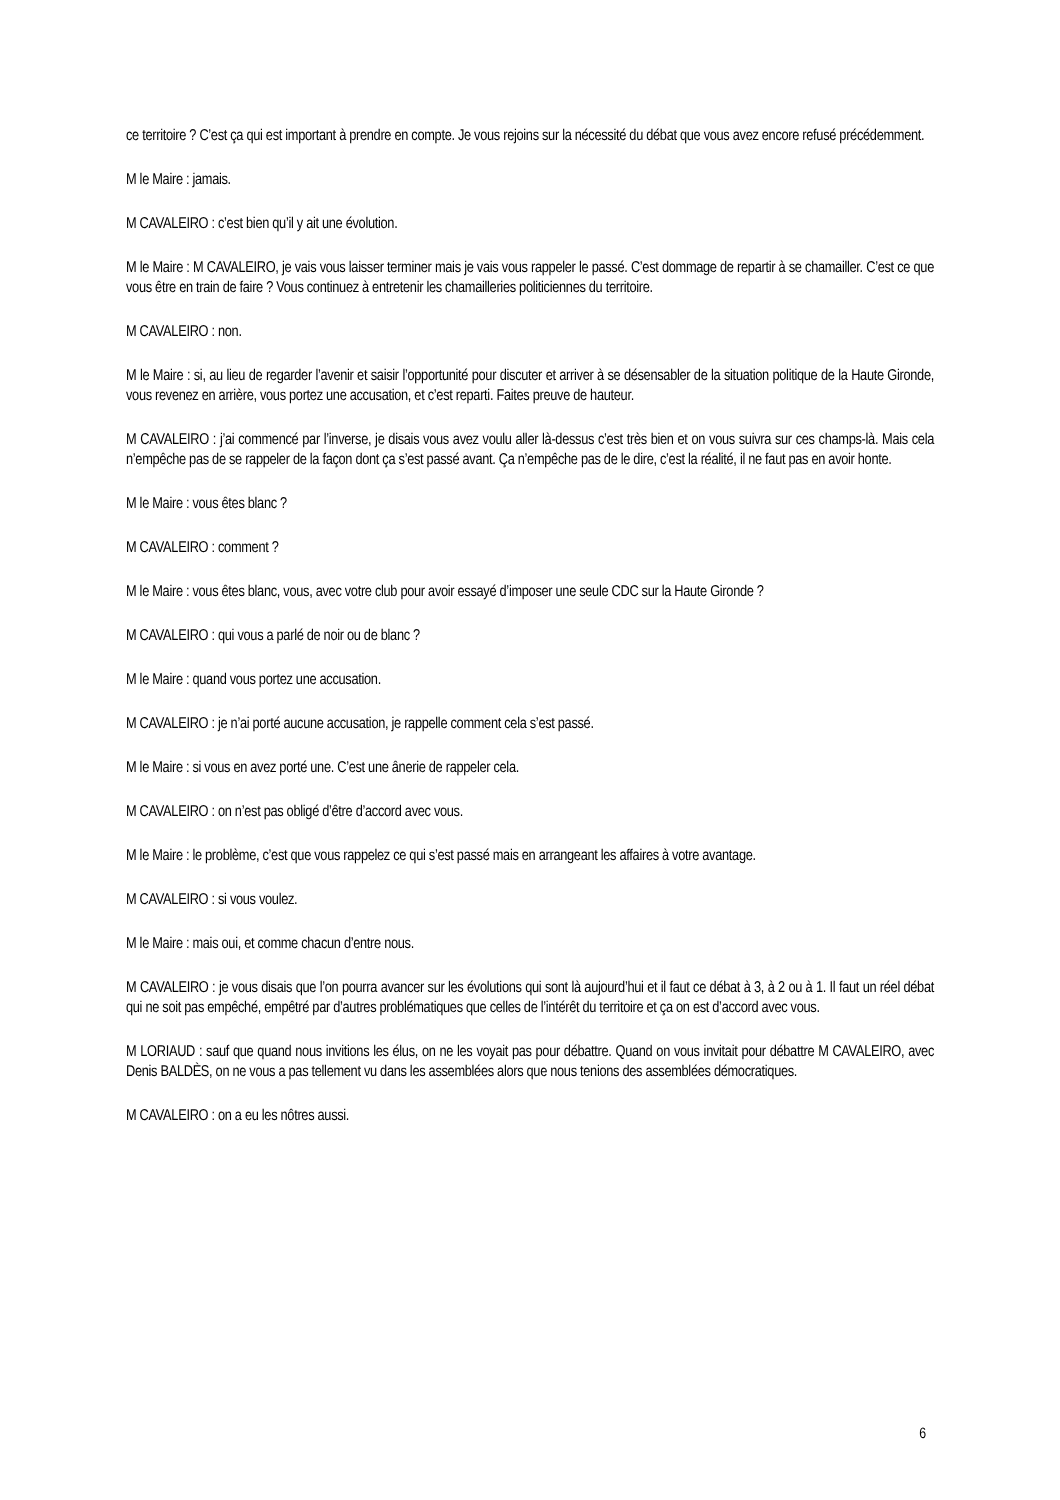ce territoire ? C’est ça qui est important à prendre en compte. Je vous rejoins sur la nécessité du débat que vous avez encore refusé précédemment.
M le Maire : jamais.
M CAVALEIRO : c’est bien qu’il y ait une évolution.
M le Maire : M CAVALEIRO, je vais vous laisser terminer mais je vais vous rappeler le passé. C’est dommage de repartir à se chamailler. C’est ce que vous être en train de faire ? Vous continuez à entretenir les chamailleries politiciennes du territoire.
M CAVALEIRO : non.
M le Maire : si, au lieu de regarder l’avenir et saisir l’opportunité pour discuter et arriver à se désensabler de la situation politique de la Haute Gironde, vous revenez en arrière, vous portez une accusation, et c’est reparti. Faites preuve de hauteur.
M CAVALEIRO : j’ai commencé par l’inverse, je disais vous avez voulu aller là-dessus c’est très bien et on vous suivra sur ces champs-là. Mais cela n’empêche pas de se rappeler de la façon dont ça s’est passé avant. Ça n’empêche pas de le dire, c’est la réalité, il ne faut pas en avoir honte.
M le Maire : vous êtes blanc ?
M CAVALEIRO : comment ?
M le Maire : vous êtes blanc, vous, avec votre club pour avoir essayé d’imposer une seule CDC sur la Haute Gironde ?
M CAVALEIRO : qui vous a parlé de noir ou de blanc ?
M le Maire : quand vous portez une accusation.
M CAVALEIRO : je n’ai porté aucune accusation, je rappelle comment cela s’est passé.
M le Maire : si vous en avez porté une. C’est une ânerie de rappeler cela.
M CAVALEIRO : on n’est pas obligé d’être d’accord avec vous.
M le Maire : le problème, c’est que vous rappelez ce qui s’est passé mais en arrangeant les affaires à votre avantage.
M CAVALEIRO : si vous voulez.
M le Maire : mais oui, et comme chacun d’entre nous.
M CAVALEIRO : je vous disais que l’on pourra avancer sur les évolutions qui sont là aujourd’hui et il faut ce débat à 3, à 2 ou à 1. Il faut un réel débat qui ne soit pas empêché, empêtré par d’autres problématiques que celles de l’intérêt du territoire et ça on est d’accord avec vous.
M LORIAUD : sauf que quand nous invitions les élus, on ne les voyait pas pour débattre. Quand on vous invitait pour débattre M CAVALEIRO, avec Denis BALDÈS, on ne vous a pas tellement vu dans les assemblées alors que nous tenions des assemblées démocratiques.
M CAVALEIRO : on a eu les nôtres aussi.
6